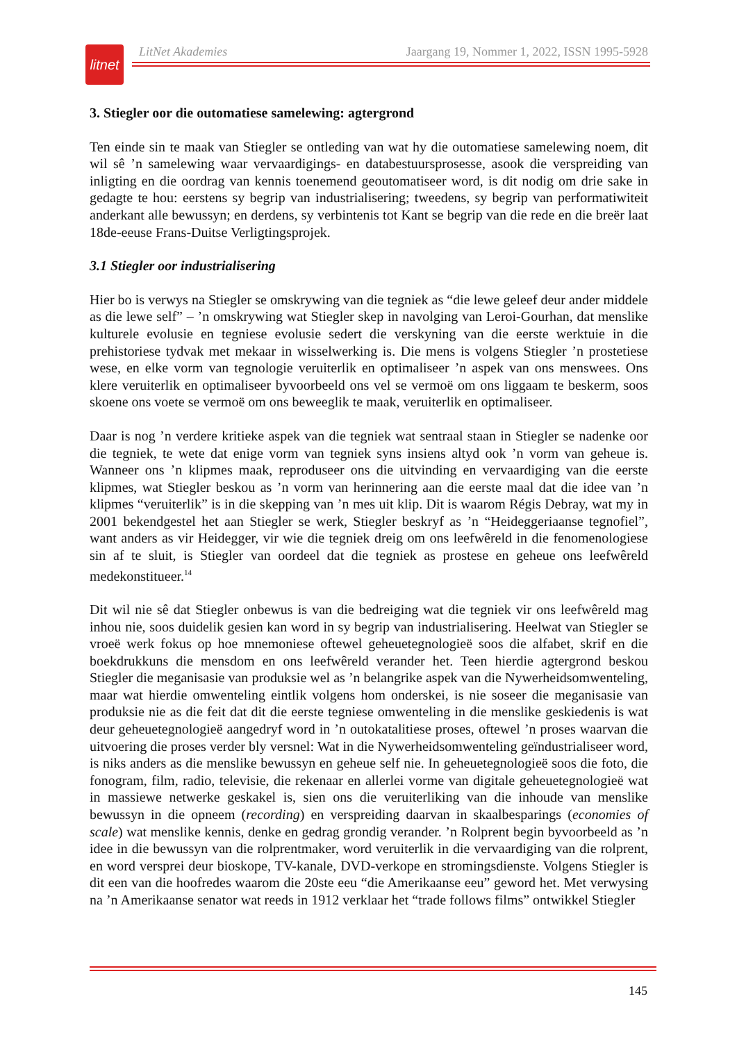litnet
LitNet Akademies Jaargang 19, Nommer 1, 2022, ISSN 1995-5928
3. Stiegler oor die outomatiese samelewing: agtergrond
Ten einde sin te maak van Stiegler se ontleding van wat hy die outomatiese samelewing noem, dit wil sê ’n samelewing waar vervaardigings- en databestuursprosesse, asook die verspreiding van inligting en die oordrag van kennis toenemend geoutomatiseer word, is dit nodig om drie sake in gedagte te hou: eerstens sy begrip van industrialisering; tweedens, sy begrip van performatiwiteit anderkant alle bewussyn; en derdens, sy verbintenis tot Kant se begrip van die rede en die breër laat 18de-eeuse Frans-Duitse Verligtingsprojek.
3.1 Stiegler oor industrialisering
Hier bo is verwys na Stiegler se omskrywing van die tegniek as “die lewe geleef deur ander middele as die lewe self” – ’n omskrywing wat Stiegler skep in navolging van Leroi-Gourhan, dat menslike kulturele evolusie en tegniese evolusie sedert die verskyning van die eerste werktuie in die prehistoriese tydvak met mekaar in wisselwerking is. Die mens is volgens Stiegler ’n prostetiese wese, en elke vorm van tegnologie veruiterlik en optimaliseer ’n aspek van ons menswees. Ons klere veruiterlik en optimaliseer byvoorbeeld ons vel se vermoë om ons liggaam te beskerm, soos skoene ons voete se vermoë om ons beweeglik te maak, veruiterlik en optimaliseer.
Daar is nog ’n verdere kritieke aspek van die tegniek wat sentraal staan in Stiegler se nadenke oor die tegniek, te wete dat enige vorm van tegniek syns insiens altyd ook ’n vorm van geheue is. Wanneer ons ’n klipmes maak, reproduseer ons die uitvinding en vervaardiging van die eerste klipmes, wat Stiegler beskou as ’n vorm van herinnering aan die eerste maal dat die idee van ’n klipmes “veruiterlik” is in die skepping van ’n mes uit klip. Dit is waarom Régis Debray, wat my in 2001 bekendgestel het aan Stiegler se werk, Stiegler beskryf as ’n “Heideggeriaanse tegnofiel”, want anders as vir Heidegger, vir wie die tegniek dreig om ons leefwêreld in die fenomenologiese sin af te sluit, is Stiegler van oordeel dat die tegniek as prostese en geheue ons leefwêreld medekonstitueer.<sup>14</sup>
Dit wil nie sê dat Stiegler onbewus is van die bedreiging wat die tegniek vir ons leefwêreld mag inhou nie, soos duidelik gesien kan word in sy begrip van industrialisering. Heelwat van Stiegler se vroeë werk fokus op hoe mnemoniese oftewel geheuetegnologieë soos die alfabet, skrif en die boekdrukkuns die mensdom en ons leefwêreld verander het. Teen hierdie agtergrond beskou Stiegler die meganisasie van produksie wel as ’n belangrike aspek van die Nywerheidsomwenteling, maar wat hierdie omwenteling eintlik volgens hom onderskei, is nie soseer die meganisasie van produksie nie as die feit dat dit die eerste tegniese omwenteling in die menslike geskiedenis is wat deur geheuetegnologieë aangedryf word in ’n outokatalitiese proses, oftewel ’n proses waarvan die uitvoering die proses verder bly versnel: Wat in die Nywerheidsomwenteling geïndustrialiseer word, is niks anders as die menslike bewussyn en geheue self nie. In geheuetegnologieë soos die foto, die fonogram, film, radio, televisie, die rekenaar en allerlei vorme van digitale geheuetegnologieë wat in massiewe netwerke geskakel is, sien ons die veruiterliking van die inhoude van menslike bewussyn in die opneem (recording) en verspreiding daarvan in skaalbesparings (economies of scale) wat menslike kennis, denke en gedrag grondig verander. ’n Rolprent begin byvoorbeeld as ’n idee in die bewussyn van die rolprentmaker, word veruiterlik in die vervaardiging van die rolprent, en word versprei deur bioskope, TV-kanale, DVD-verkope en stromingsdienste. Volgens Stiegler is dit een van die hoofredes waarom die 20ste eeu “die Amerikaanse eeu” geword het. Met verwysing na ’n Amerikaanse senator wat reeds in 1912 verklaar het “trade follows films” ontwikkel Stiegler
145